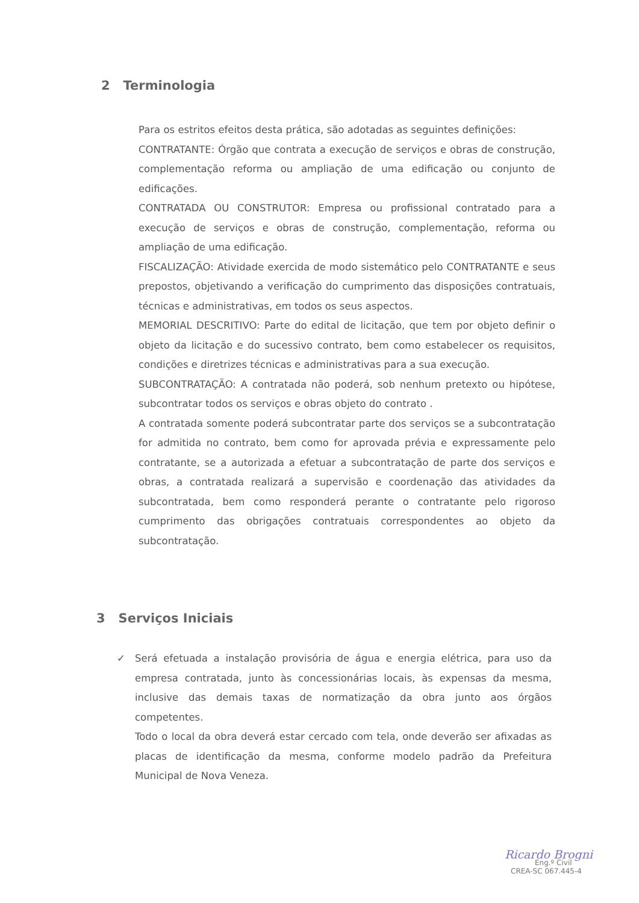2 Terminologia
Para os estritos efeitos desta prática, são adotadas as seguintes definições:
CONTRATANTE: Órgão que contrata a execução de serviços e obras de construção, complementação reforma ou ampliação de uma edificação ou conjunto de edificações.
CONTRATADA OU CONSTRUTOR: Empresa ou profissional contratado para a execução de serviços e obras de construção, complementação, reforma ou ampliação de uma edificação.
FISCALIZAÇÃO: Atividade exercida de modo sistemático pelo CONTRATANTE e seus prepostos, objetivando a verificação do cumprimento das disposições contratuais, técnicas e administrativas, em todos os seus aspectos.
MEMORIAL DESCRITIVO: Parte do edital de licitação, que tem por objeto definir o objeto da licitação e do sucessivo contrato, bem como estabelecer os requisitos, condições e diretrizes técnicas e administrativas para a sua execução.
SUBCONTRATAÇÃO: A contratada não poderá, sob nenhum pretexto ou hipótese, subcontratar todos os serviços e obras objeto do contrato .
A contratada somente poderá subcontratar parte dos serviços se a subcontratação for admitida no contrato, bem como for aprovada prévia e expressamente pelo contratante, se a autorizada a efetuar a subcontratação de parte dos serviços e obras, a contratada realizará a supervisão e coordenação das atividades da subcontratada, bem como responderá perante o contratante pelo rigoroso cumprimento das obrigações contratuais correspondentes ao objeto da subcontratação.
3 Serviços Iniciais
✓Será efetuada a instalação provisória de água e energia elétrica, para uso da empresa contratada, junto às concessionárias locais, às expensas da mesma, inclusive das demais taxas de normatização da obra junto aos órgãos competentes.
Todo o local da obra deverá estar cercado com tela, onde deverão ser afixadas as placas de identificação da mesma, conforme modelo padrão da Prefeitura Municipal de Nova Veneza.
Ricardo Brogni
Eng.º Civil
CREA-SC 067.445-4